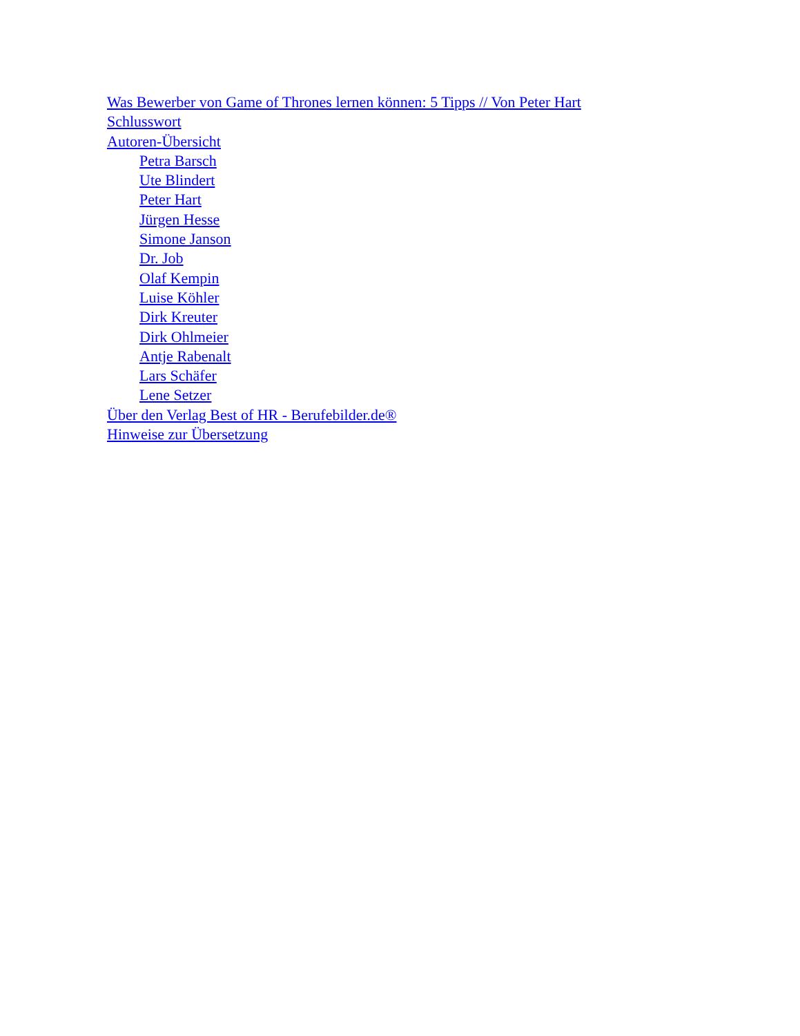Was Bewerber von Game of Thrones lernen können: 5 Tipps // Von Peter Hart
Schlusswort
Autoren-Übersicht
Petra Barsch
Ute Blindert
Peter Hart
Jürgen Hesse
Simone Janson
Dr. Job
Olaf Kempin
Luise Köhler
Dirk Kreuter
Dirk Ohlmeier
Antje Rabenalt
Lars Schäfer
Lene Setzer
Über den Verlag Best of HR - Berufebilder.de®
Hinweise zur Übersetzung